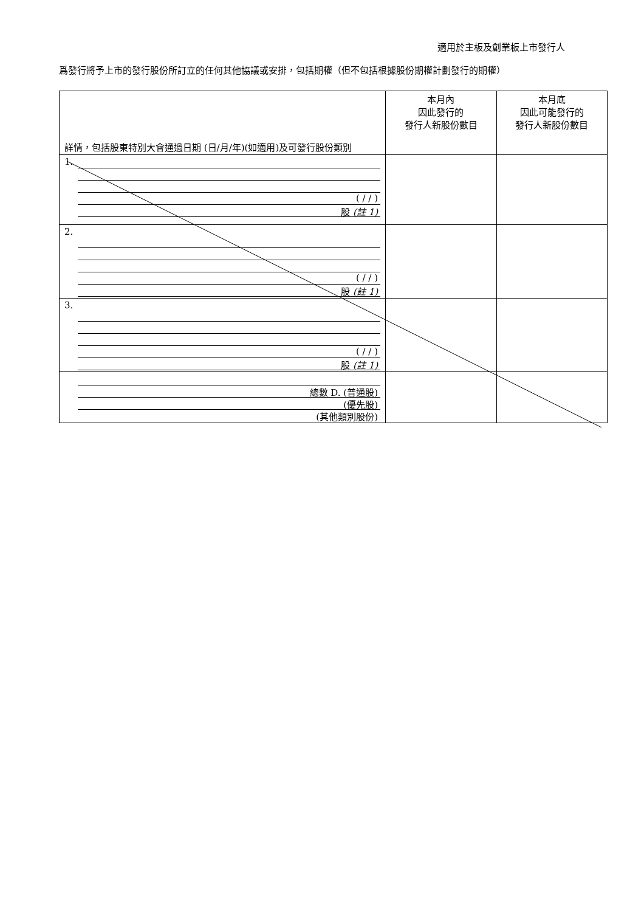適用於主板及創業板上市發行人
爲發行將予上市的發行股份所訂立的任何其他協議或安排，包括期權（但不包括根據股份期權計劃發行的期權）
| 詳情，包括股東特別大會通過日期 (日/月/年)(如適用)及可發行股份類別 | 本月內 因此發行的 發行人新股份數目 | 本月底 因此可能發行的 發行人新股份數目 |
| --- | --- | --- |
| 1. ( / / ) 股 (註 1) | | |
| 2. ( / / ) 股 (註 1) | | |
| 3. ( / / ) 股 (註 1) | | |
| 總數 D. (普通股) (優先股) (其他類別股份) | | |